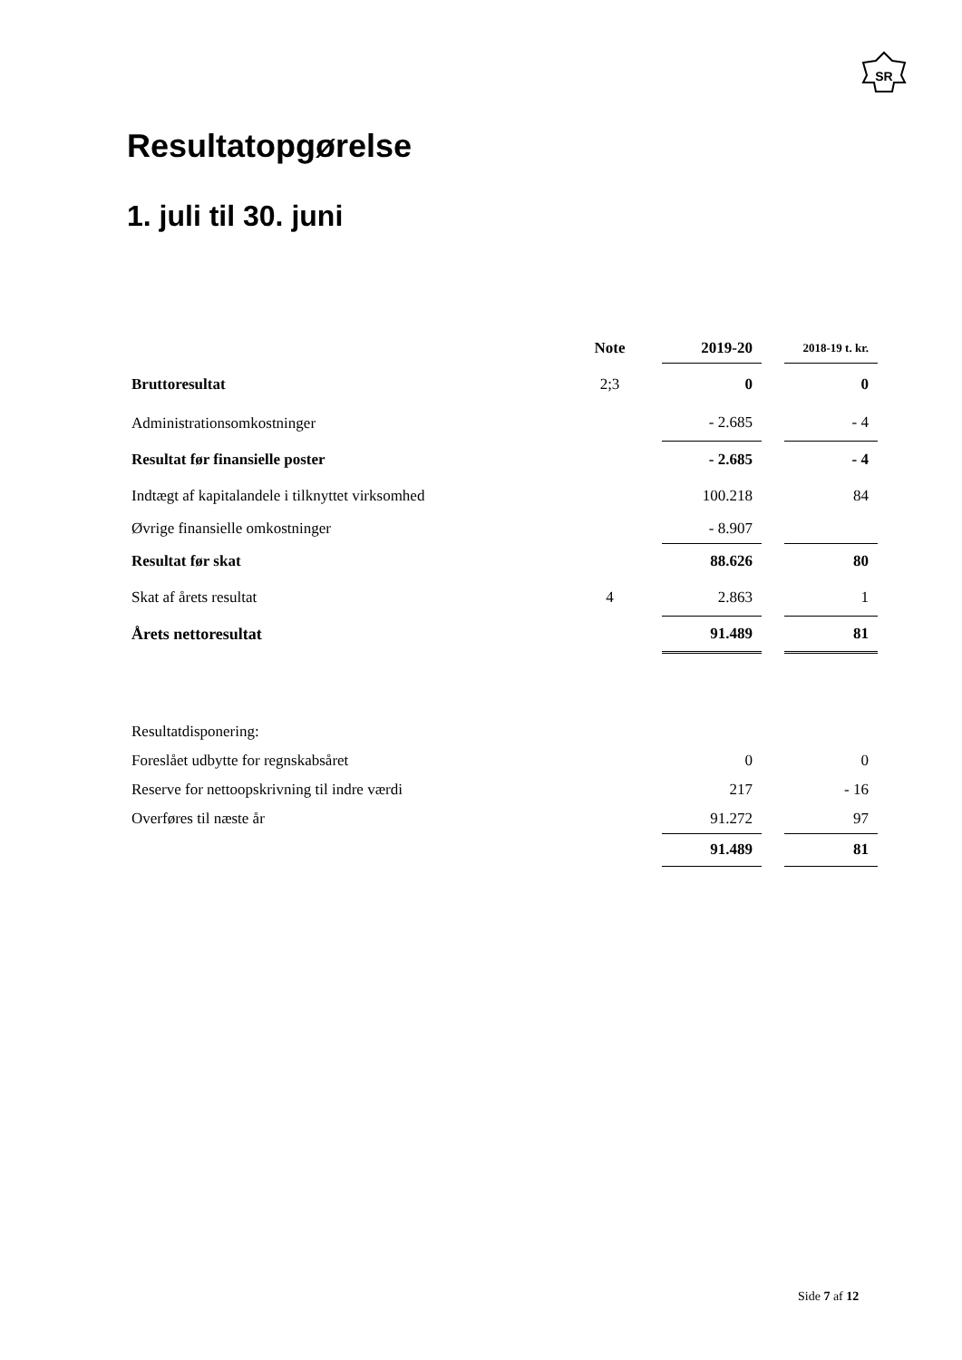SR
Resultatopgørelse
1. juli til 30. juni
| | Note | 2019-20 | | 2018-19 t. kr. |
| --- | --- | --- | --- | --- |
| Bruttoresultat | 2;3 | 0 | | 0 |
| Administrationsomkostninger | | - 2.685 | | - 4 |
| Resultat før finansielle poster | | - 2.685 | | - 4 |
| Indtægt af kapitalandele i tilknyttet virksomhed | | 100.218 | | 84 |
| Øvrige finansielle omkostninger | | - 8.907 | | |
| Resultat før skat | | 88.626 | | 80 |
| Skat af årets resultat | 4 | 2.863 | | 1 |
| Årets nettoresultat | | 91.489 | | 81 |
| Resultatdisponering: | | | | |
| Foreslået udbytte for regnskabsåret | | 0 | | 0 |
| Reserve for nettoopskrivning til indre værdi | | 217 | | - 16 |
| Overføres til næste år | | 91.272 | | 97 |
| | | 91.489 | | 81 |
Side 7 af 12